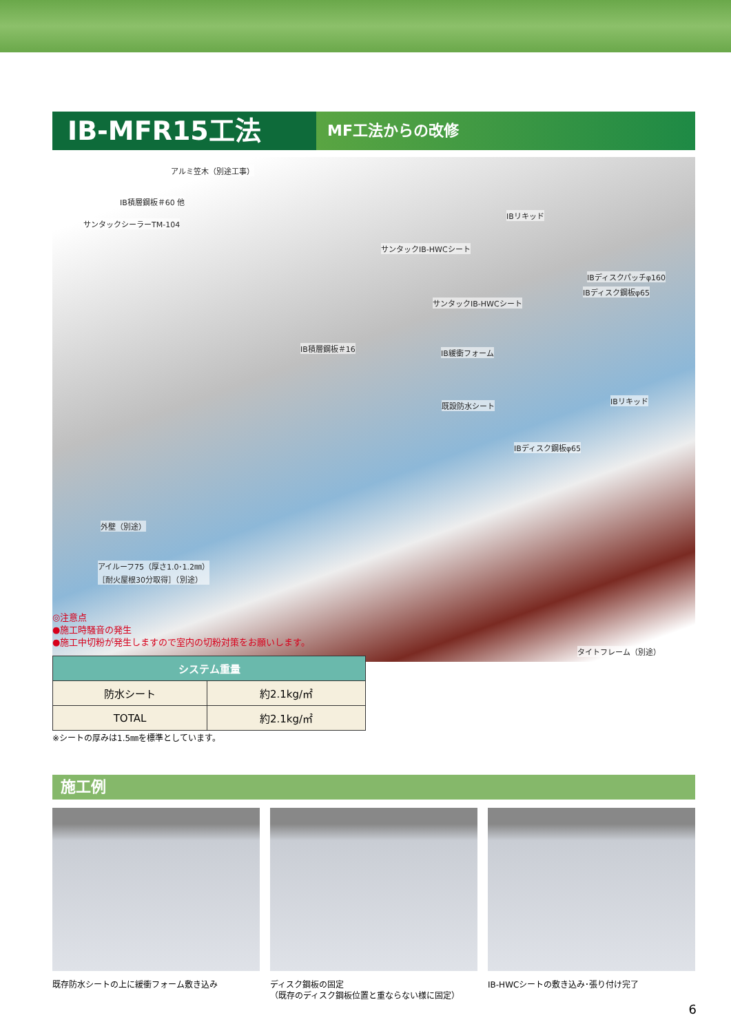IB-MFR15工法
MF工法からの改修
アルミ笠木（別途工事）
IB積層鋼板＃60 他
サンタックシーラーTM-104
IBリキッド
サンタックIB-HWCシート
IBディスクパッチφ160
IBディスク鋼板φ65
サンタックIB-HWCシート
IB積層鋼板＃16 IB緩衝フォーム
既設防水シート
IBリキッド
IBディスク鋼板φ65
外壁（別途）
アイルーフ75（厚さ1.0･1.2㎜）
［耐火屋根30分取得］（別途）
タイトフレーム（別途）
◎注意点
●施工時騒音の発生
●施工中切粉が発生しますので室内の切粉対策をお願いします。
| システム重量 | |
| --- | --- |
| 防水シート | 約2.1kg/㎡ |
| TOTAL | 約2.1kg/㎡ |
※シートの厚みは1.5㎜を標準としています。
施工例
既存防水シートの上に緩衝フォーム敷き込み
ディスク鋼板の固定
（既存のディスク鋼板位置と重ならない様に固定）
IB-HWCシートの敷き込み･張り付け完了
6